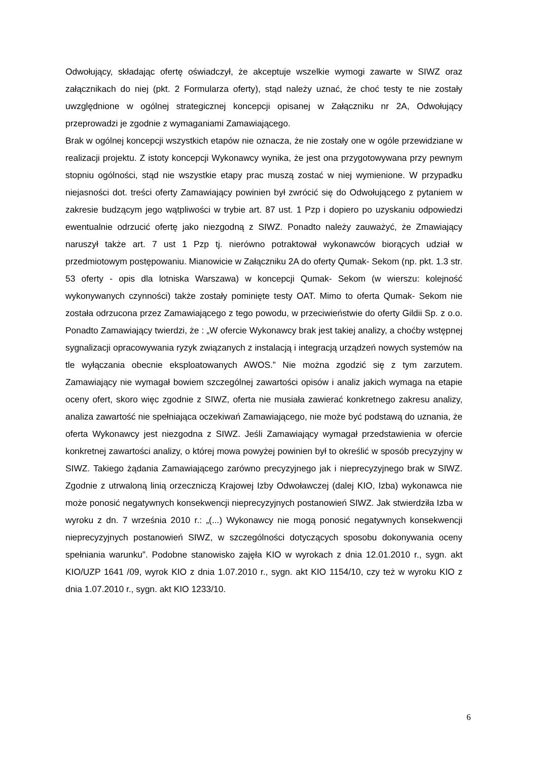Odwołujący, składając ofertę oświadczył, że akceptuje wszelkie wymogi zawarte w SIWZ oraz załącznikach do niej (pkt. 2 Formularza oferty), stąd należy uznać, że choć testy te nie zostały uwzględnione w ogólnej strategicznej koncepcji opisanej w Załączniku nr 2A, Odwołujący przeprowadzi je zgodnie z wymaganiami Zamawiającego.
Brak w ogólnej koncepcji wszystkich etapów nie oznacza, że nie zostały one w ogóle przewidziane w realizacji projektu. Z istoty koncepcji Wykonawcy wynika, że jest ona przygotowywana przy pewnym stopniu ogólności, stąd nie wszystkie etapy prac muszą zostać w niej wymienione. W przypadku niejasności dot. treści oferty Zamawiający powinien był zwrócić się do Odwołującego z pytaniem w zakresie budzącym jego wątpliwości w trybie art. 87 ust. 1 Pzp i dopiero po uzyskaniu odpowiedzi ewentualnie odrzucić ofertę jako niezgodną z SIWZ. Ponadto należy zauważyć, że Zmawiający naruszył także art. 7 ust 1 Pzp tj. nierówno potraktował wykonawców biorących udział w przedmiotowym postępowaniu. Mianowicie w Załączniku 2A do oferty Qumak- Sekom (np. pkt. 1.3 str. 53 oferty - opis dla lotniska Warszawa) w koncepcji Qumak- Sekom (w wierszu: kolejność wykonywanych czynności) także zostały pominięte testy OAT. Mimo to oferta Qumak- Sekom nie została odrzucona przez Zamawiającego z tego powodu, w przeciwieństwie do oferty Gildii Sp. z o.o. Ponadto Zamawiający twierdzi, że : „W ofercie Wykonawcy brak jest takiej analizy, a choćby wstępnej sygnalizacji opracowywania ryzyk związanych z instalacją i integracją urządzeń nowych systemów na tle wyłączania obecnie eksploatowanych AWOS.” Nie można zgodzić się z tym zarzutem. Zamawiający nie wymagał bowiem szczególnej zawartości opisów i analiz jakich wymaga na etapie oceny ofert, skoro więc zgodnie z SIWZ, oferta nie musiała zawierać konkretnego zakresu analizy, analiza zawartość nie spełniająca oczekiwań Zamawiającego, nie może być podstawą do uznania, że oferta Wykonawcy jest niezgodna z SIWZ. Jeśli Zamawiający wymagał przedstawienia w ofercie konkretnej zawartości analizy, o której mowa powyżej powinien był to określić w sposób precyzyjny w SIWZ. Takiego żądania Zamawiającego zarówno precyzyjnego jak i nieprecyzyjnego brak w SIWZ. Zgodnie z utrwaloną linią orzeczniczą Krajowej Izby Odwoławczej (dalej KIO, Izba) wykonawca nie może ponosić negatywnych konsekwencji nieprecyzyjnych postanowień SIWZ. Jak stwierdziła Izba w wyroku z dn. 7 września 2010 r.: „(...) Wykonawcy nie mogą ponosić negatywnych konsekwencji nieprecyzyjnych postanowień SIWZ, w szczególności dotyczących sposobu dokonywania oceny spełniania warunku”. Podobne stanowisko zajęła KIO w wyrokach z dnia 12.01.2010 r., sygn. akt KIO/UZP 1641 /09, wyrok KIO z dnia 1.07.2010 r., sygn. akt KIO 1154/10, czy też w wyroku KIO z dnia 1.07.2010 r., sygn. akt KIO 1233/10.
6